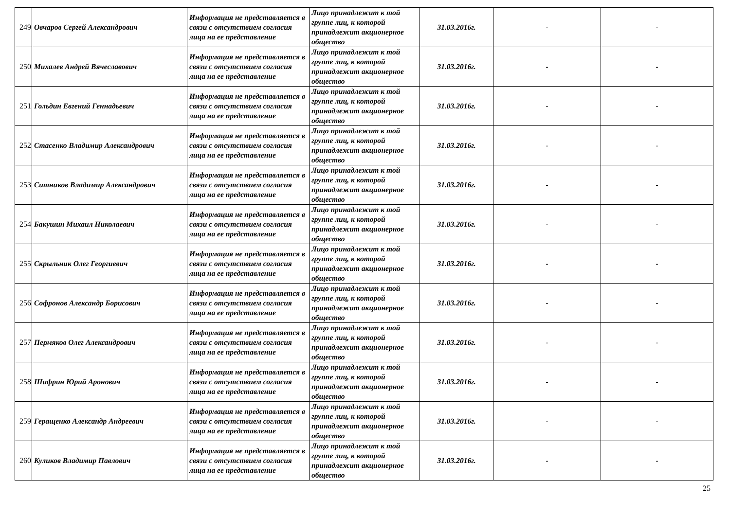| 249 | Овчаров Сергей Александрович | Информация не представляется в связи с отсутствием согласия лица на ее представление | Лицо принадлежит к той группе лиц, к которой принадлежит акционерное общество | 31.03.2016г. | - | - |
| 250 | Михалев Андрей Вячеславович | Информация не представляется в связи с отсутствием согласия лица на ее представление | Лицо принадлежит к той группе лиц, к которой принадлежит акционерное общество | 31.03.2016г. | - | - |
| 251 | Гольдин Евгений Геннадьевич | Информация не представляется в связи с отсутствием согласия лица на ее представление | Лицо принадлежит к той группе лиц, к которой принадлежит акционерное общество | 31.03.2016г. | - | - |
| 252 | Стасенко Владимир Александрович | Информация не представляется в связи с отсутствием согласия лица на ее представление | Лицо принадлежит к той группе лиц, к которой принадлежит акционерное общество | 31.03.2016г. | - | - |
| 253 | Ситников Владимир Александрович | Информация не представляется в связи с отсутствием согласия лица на ее представление | Лицо принадлежит к той группе лиц, к которой принадлежит акционерное общество | 31.03.2016г. | - | - |
| 254 | Бакушин Михаил Николаевич | Информация не представляется в связи с отсутствием согласия лица на ее представление | Лицо принадлежит к той группе лиц, к которой принадлежит акционерное общество | 31.03.2016г. | - | - |
| 255 | Скрыльник Олег Георгиевич | Информация не представляется в связи с отсутствием согласия лица на ее представление | Лицо принадлежит к той группе лиц, к которой принадлежит акционерное общество | 31.03.2016г. | - | - |
| 256 | Софронов Александр Борисович | Информация не представляется в связи с отсутствием согласия лица на ее представление | Лицо принадлежит к той группе лиц, к которой принадлежит акционерное общество | 31.03.2016г. | - | - |
| 257 | Пермяков Олег Александрович | Информация не представляется в связи с отсутствием согласия лица на ее представление | Лицо принадлежит к той группе лиц, к которой принадлежит акционерное общество | 31.03.2016г. | - | - |
| 258 | Шифрин Юрий Аронович | Информация не представляется в связи с отсутствием согласия лица на ее представление | Лицо принадлежит к той группе лиц, к которой принадлежит акционерное общество | 31.03.2016г. | - | - |
| 259 | Геращенко Александр Андреевич | Информация не представляется в связи с отсутствием согласия лица на ее представление | Лицо принадлежит к той группе лиц, к которой принадлежит акционерное общество | 31.03.2016г. | - | - |
| 260 | Куликов Владимир Павлович | Информация не представляется в связи с отсутствием согласия лица на ее представление | Лицо принадлежит к той группе лиц, к которой принадлежит акционерное общество | 31.03.2016г. | - | - |
25